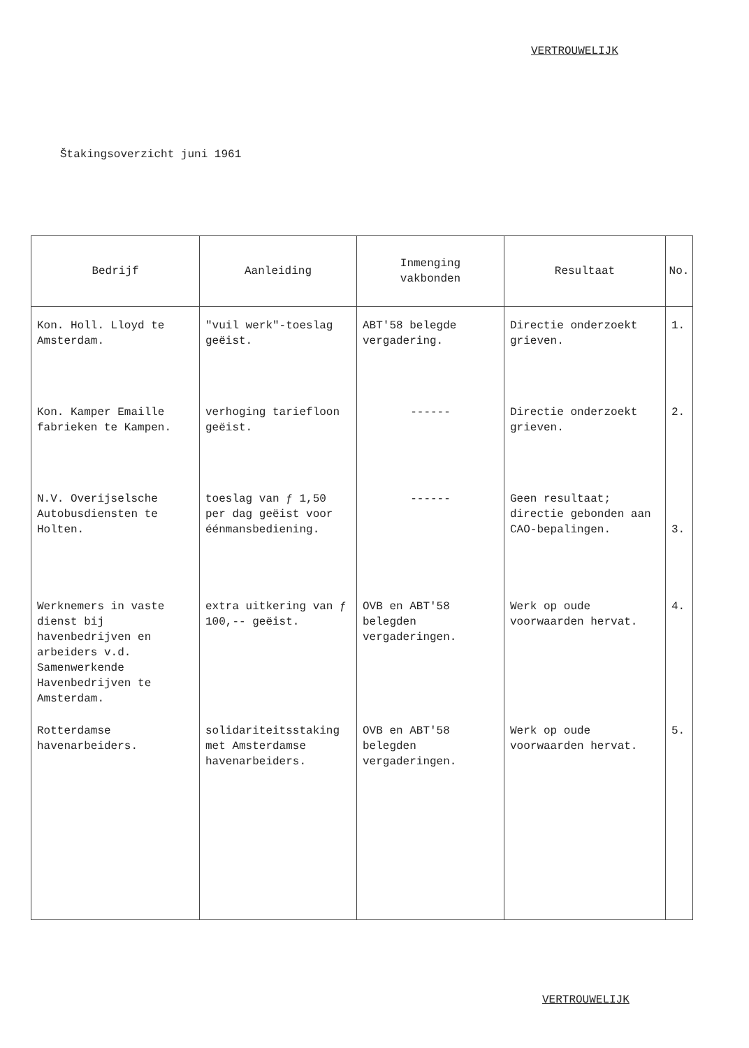VERTROUWELIJK
Štakingsoverzicht juni 1961
| Bedrijf | Aanleiding | Inmenging vakbonden | Resultaat | No. |
| --- | --- | --- | --- | --- |
| Kon. Holl. Lloyd te Amsterdam. | "vuil werk"-toeslag geëist. | ABT'58 belegde vergadering. | Directie onderzoekt grieven. | 1. |
| Kon. Kamper Emaille fabrieken te Kampen. | verhoging tariefloon geëist. | ------ | Directie onderzoekt grieven. | 2. |
| N.V. Overijselsche Autobusdiensten te Holten. | toeslag van ƒ 1,50 per dag geëist voor éénmansbediening. | ------ | Geen resultaat; directie gebonden aan CAO-bepalingen. | 3. |
| Werknemers in vaste dienst bij havenbedrijven en arbeiders v.d. Samenwerkende Havenbedrijven te Amsterdam. | extra uitkering van ƒ 100,-- geëist. | OVB en ABT'58 belegden vergaderingen. | Werk op oude voorwaarden hervat. | 4. |
| Rotterdamse havenarbeiders. | solidariteitsstaking met Amsterdamse havenarbeiders. | OVB en ABT'58 belegden vergaderingen. | Werk op oude voorwaarden hervat. | 5. |
VERTROUWELIJK